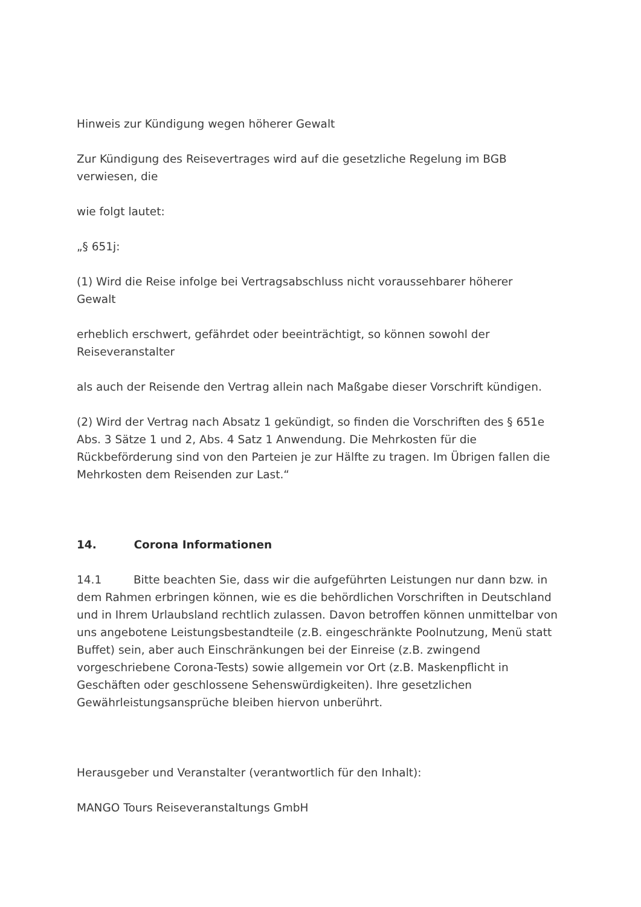Hinweis zur Kündigung wegen höherer Gewalt
Zur Kündigung des Reisevertrages wird auf die gesetzliche Regelung im BGB
verwiesen, die
wie folgt lautet:
„§ 651j:
(1) Wird die Reise infolge bei Vertragsabschluss nicht voraussehbarer höherer
Gewalt
erheblich erschwert, gefährdet oder beeinträchtigt, so können sowohl der
Reiseveranstalter
als auch der Reisende den Vertrag allein nach Maßgabe dieser Vorschrift kündigen.
(2) Wird der Vertrag nach Absatz 1 gekündigt, so finden die Vorschriften des § 651e Abs. 3 Sätze 1 und 2, Abs. 4 Satz 1 Anwendung. Die Mehrkosten für die Rückbeförderung sind von den Parteien je zur Hälfte zu tragen. Im Übrigen fallen die Mehrkosten dem Reisenden zur Last.“
14. Corona Informationen
14.1 Bitte beachten Sie, dass wir die aufgeführten Leistungen nur dann bzw. in dem Rahmen erbringen können, wie es die behördlichen Vorschriften in Deutschland und in Ihrem Urlaubsland rechtlich zulassen. Davon betroffen können unmittelbar von uns angebotene Leistungsbestandteile (z.B. eingeschränkte Poolnutzung, Menü statt Buffet) sein, aber auch Einschränkungen bei der Einreise (z.B. zwingend vorgeschriebene Corona-Tests) sowie allgemein vor Ort (z.B. Maskenpflicht in Geschäften oder geschlossene Sehenswürdigkeiten). Ihre gesetzlichen Gewährleistungsansprüche bleiben hiervon unberührt.
Herausgeber und Veranstalter (verantwortlich für den Inhalt):
MANGO Tours Reiseveranstaltungs GmbH